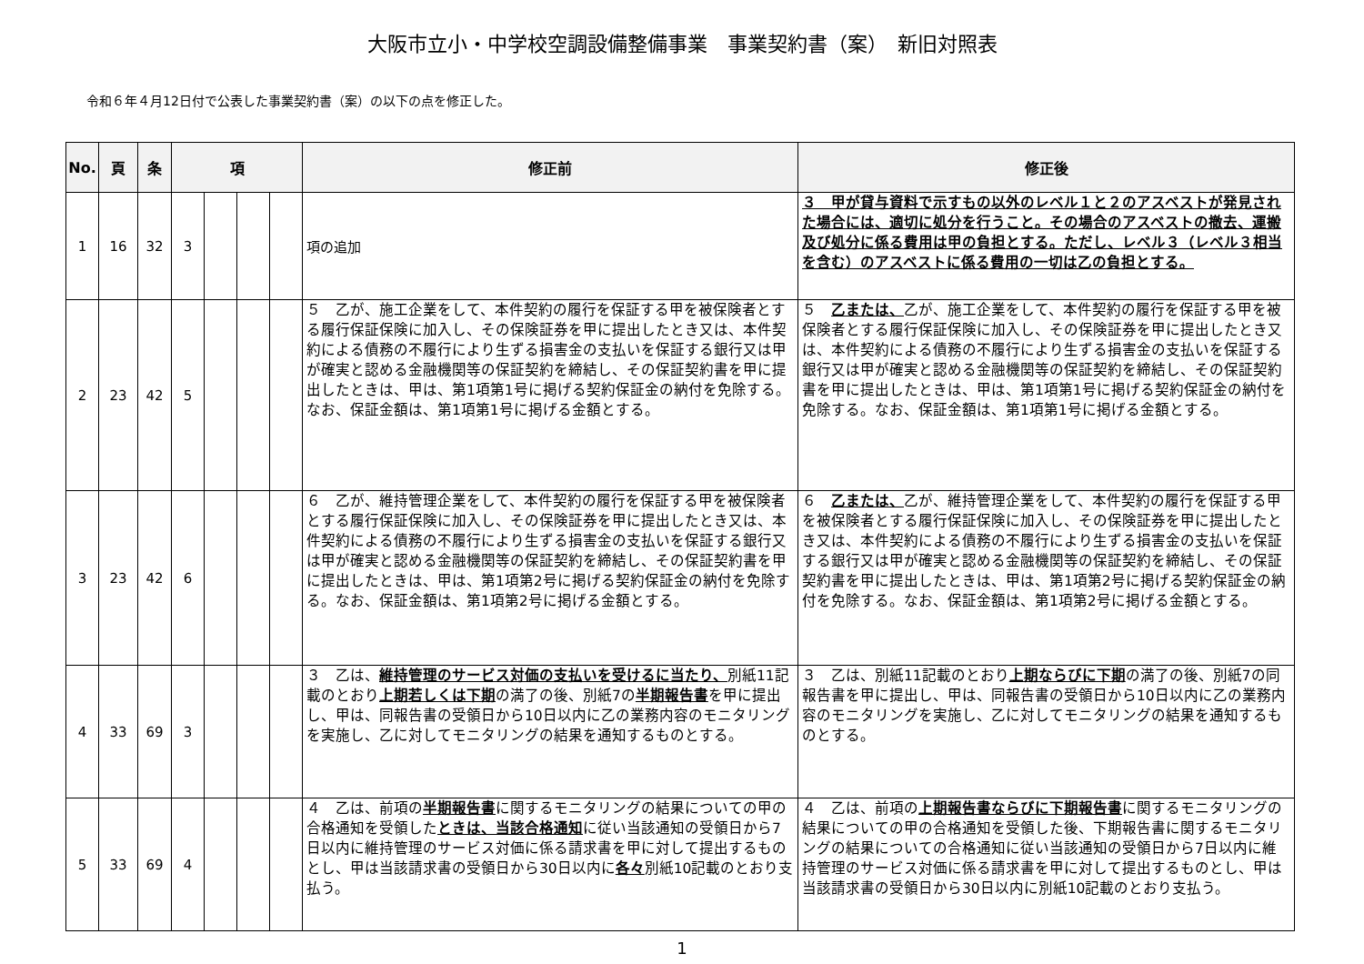大阪市立小・中学校空調設備整備事業　事業契約書（案）　新旧対照表
令和６年４月12日付で公表した事業契約書（案）の以下の点を修正した。
| No. | 頁 | 条 | 項 | | | | 修正前 | 修正後 |
| --- | --- | --- | --- | --- | --- | --- | --- | --- |
| 1 | 16 | 32 | 3 | | | | 項の追加 | ３ 甲が貸与資料で示すもの以外のレベル１と２のアスベストが発見された場合には、適切に処分を行うこと。その場合のアスベストの撤去、運搬及び処分に係る費用は甲の負担とする。ただし、レベル３（レベル３相当を含む）のアスベストに係る費用の一切は乙の負担とする。 |
| 2 | 23 | 42 | 5 | | | | ５ 乙が、施工企業をして、本件契約の履行を保証する甲を被保険者とする履行保証保険に加入し、その保険証券を甲に提出したとき又は、本件契約による債務の不履行により生ずる損害金の支払いを保証する銀行又は甲が確実と認める金融機関等の保証契約を締結し、その保証契約書を甲に提出したときは、甲は、第1項第1号に掲げる契約保証金の納付を免除する。なお、保証金額は、第1項第1号に掲げる金額とする。 | ５ 乙または、 乙が、施工企業をして、本件契約の履行を保証する甲を被保険者とする履行保証保険に加入し、その保険証券を甲に提出したとき又は、本件契約による債務の不履行により生ずる損害金の支払いを保証する銀行又は甲が確実と認める金融機関等の保証契約を締結し、その保証契約書を甲に提出したときは、甲は、第1項第1号に掲げる契約保証金の納付を免除する。なお、保証金額は、第1項第1号に掲げる金額とする。 |
| 3 | 23 | 42 | 6 | | | | ６ 乙が、維持管理企業をして、本件契約の履行を保証する甲を被保険者とする履行保証保険に加入し、その保険証券を甲に提出したとき又は、本件契約による債務の不履行により生ずる損害金の支払いを保証する銀行又は甲が確実と認める金融機関等の保証契約を締結し、その保証契約書を甲に提出したときは、甲は、第1項第2号に掲げる契約保証金の納付を免除する。なお、保証金額は、第1項第2号に掲げる金額とする。 | ６ 乙または、 乙が、維持管理企業をして、本件契約の履行を保証する甲を被保険者とする履行保証保険に加入し、その保険証券を甲に提出したとき又は、本件契約による債務の不履行により生ずる損害金の支払いを保証する銀行又は甲が確実と認める金融機関等の保証契約を締結し、その保証契約書を甲に提出したときは、甲は、第1項第2号に掲げる契約保証金の納付を免除する。なお、保証金額は、第1項第2号に掲げる金額とする。 |
| 4 | 33 | 69 | 3 | | | | ３ 乙は、 維持管理のサービス対価の支払いを受けるに当たり、 別紙11記載のとおり 上期若しくは下期 の満了の後、別紙7の 半期報告書 を甲に提出し、甲は、同報告書の受領日から10日以内に乙の業務内容のモニタリングを実施し、乙に対してモニタリングの結果を通知するものとする。 | ３ 乙は、別紙11記載のとおり 上期ならびに下期 の満了の後、別紙7の同報告書を甲に提出し、甲は、同報告書の受領日から10日以内に乙の業務内容のモニタリングを実施し、乙に対してモニタリングの結果を通知するものとする。 |
| 5 | 33 | 69 | 4 | | | | ４ 乙は、前項の 半期報告書 に関するモニタリングの結果についての甲の合格通知を受領した ときは、当該合格通知 に従い当該通知の受領日から7日以内に維持管理のサービス対価に係る請求書を甲に対して提出するものとし、甲は当該請求書の受領日から30日以内に 各々 別紙10記載のとおり支払う。 | ４ 乙は、前項の 上期報告書ならびに下期報告書 に関するモニタリングの結果についての甲の合格通知を受領した後、下期報告書に関するモニタリングの結果についての合格通知に従い当該通知の受領日から7日以内に維持管理のサービス対価に係る請求書を甲に対して提出するものとし、甲は当該請求書の受領日から30日以内に別紙10記載のとおり支払う。 |
1